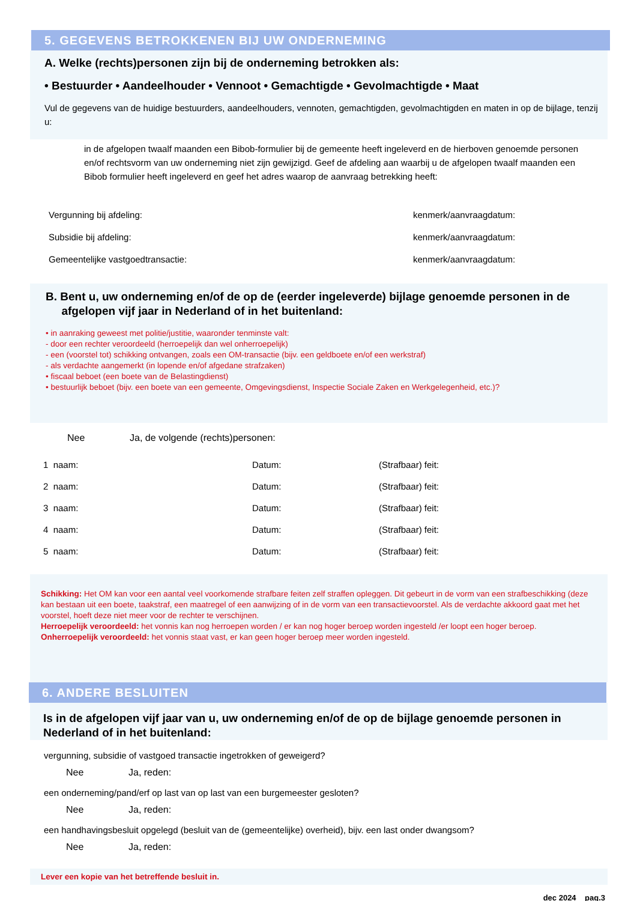5. GEGEVENS BETROKKENEN BIJ UW ONDERNEMING
A. Welke (rechts)personen zijn bij de onderneming betrokken als:
• Bestuurder • Aandeelhouder • Vennoot • Gemachtigde • Gevolmachtigde • Maat
Vul de gegevens van de huidige bestuurders, aandeelhouders, vennoten, gemachtigden, gevolmachtigden en maten in op de bijlage, tenzij u:
in de afgelopen twaalf maanden een Bibob-formulier bij de gemeente heeft ingeleverd en de hierboven genoemde personen en/of rechtsvorm van uw onderneming niet zijn gewijzigd. Geef de afdeling aan waarbij u de afgelopen twaalf maanden een Bibob formulier heeft ingeleverd en geef het adres waarop de aanvraag betrekking heeft:
Vergunning bij afdeling: kenmerk/aanvraagdatum:
Subsidie bij afdeling: kenmerk/aanvraagdatum:
Gemeentelijke vastgoedtransactie: kenmerk/aanvraagdatum:
B. Bent u, uw onderneming en/of de op de (eerder ingeleverde) bijlage genoemde personen in de
afgelopen vijf jaar in Nederland of in het buitenland:
• in aanraking geweest met politie/justitie, waaronder tenminste valt:
- door een rechter veroordeeld (herroepelijk dan wel onherroepelijk)
- een (voorstel tot) schikking ontvangen, zoals een OM-transactie (bijv. een geldboete en/of een werkstraf)
- als verdachte aangemerkt (in lopende en/of afgedane strafzaken)
• fiscaal beboet (een boete van de Belastingdienst)
• bestuurlijk beboet (bijv. een boete van een gemeente, Omgevingsdienst, Inspectie Sociale Zaken en Werkgelegenheid, etc.)?
Nee Ja, de volgende (rechts)personen:
1 naam: Datum: (Strafbaar) feit:
2 naam: Datum: (Strafbaar) feit:
3 naam: Datum: (Strafbaar) feit:
4 naam: Datum: (Strafbaar) feit:
5 naam: Datum: (Strafbaar) feit:
Schikking: Het OM kan voor een aantal veel voorkomende strafbare feiten zelf straffen opleggen. Dit gebeurt in de vorm van een strafbeschikking (deze kan bestaan uit een boete, taakstraf, een maatregel of een aanwijzing of in de vorm van een transactievoorstel. Als de verdachte akkoord gaat met het voorstel, hoeft deze niet meer voor de rechter te verschijnen.
Herroepelijk veroordeeld: het vonnis kan nog herroepen worden / er kan nog hoger beroep worden ingesteld /er loopt een hoger beroep.
Onherroepelijk veroordeeld: het vonnis staat vast, er kan geen hoger beroep meer worden ingesteld.
6. ANDERE BESLUITEN
Is in de afgelopen vijf jaar van u, uw onderneming en/of de op de bijlage genoemde personen in Nederland of in het buitenland:
vergunning, subsidie of vastgoed transactie ingetrokken of geweigerd?
Nee Ja, reden:
een onderneming/pand/erf op last van op last van een burgemeester gesloten?
Nee Ja, reden:
een handhavingsbesluit opgelegd (besluit van de (gemeentelijke) overheid), bijv. een last onder dwangsom?
Nee Ja, reden:
Lever een kopie van het betreffende besluit in.
dec 2024 pag.3